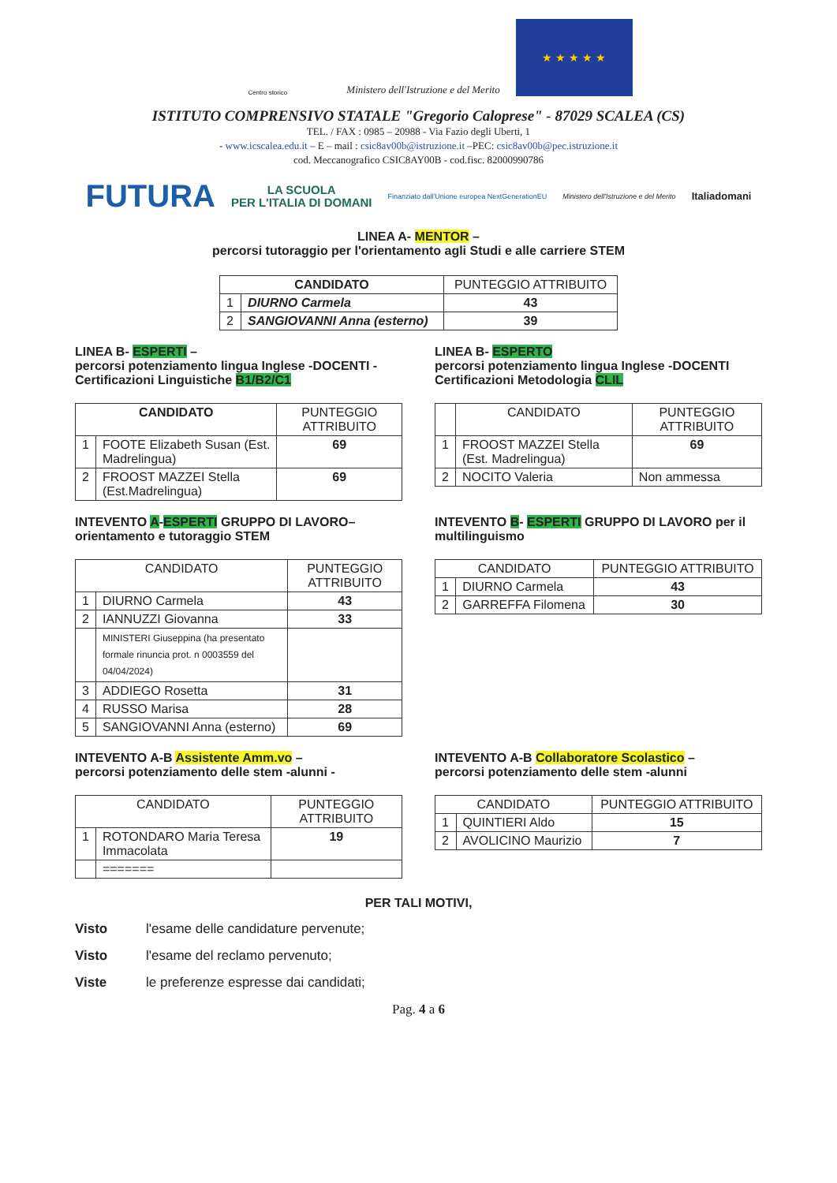Centro storico
Ministero dell'Istruzione e del Merito
★ ★ ★ ★ ★
ISTITUTO COMPRENSIVO STATALE "Gregorio Caloprese" - 87029 SCALEA (CS)
TEL. / FAX : 0985 – 20988 - Via Fazio degli Uberti, 1
- www.icscalea.edu.it – E – mail : csic8av00b@istruzione.it –PEC: csic8av00b@pec.istruzione.it
cod. Meccanografico CSIC8AY00B - cod.fisc. 82000990786
FUTURA LA SCUOLA
PER L'ITALIA DI DOMANI Finanziato dall'Unione europea NextGenerationEU Ministero dell'Istruzione e del Merito Italiadomani
LINEA A- MENTOR –
percorsi tutoraggio per l'orientamento agli Studi e alle carriere STEM
| CANDIDATO | | PUNTEGGIO ATTRIBUITO |
| --- | --- | --- |
| 1 | DIURNO Carmela | 43 |
| 2 | SANGIOVANNI Anna (esterno) | 39 |
LINEA B- ESPERTI –
percorsi potenziamento lingua Inglese -DOCENTI - Certificazioni Linguistiche B1/B2/C1
| CANDIDATO | | PUNTEGGIO ATTRIBUITO |
| --- | --- | --- |
| 1 | FOOTE Elizabeth Susan (Est. Madrelingua) | 69 |
| 2 | FROOST MAZZEI Stella (Est.Madrelingua) | 69 |
LINEA B- ESPERTO
percorsi potenziamento lingua Inglese -DOCENTI Certificazioni Metodologia CLIL
| | CANDIDATO | PUNTEGGIO ATTRIBUITO |
| --- | --- | --- |
| 1 | FROOST MAZZEI Stella (Est. Madrelingua) | 69 |
| 2 | NOCITO Valeria | Non ammessa |
INTEVENTO A-ESPERTI GRUPPO DI LAVORO– orientamento e tutoraggio STEM
| CANDIDATO | | PUNTEGGIO ATTRIBUITO |
| --- | --- | --- |
| 1 | DIURNO Carmela | 43 |
| 2 | IANNUZZI Giovanna | 33 |
| | MINISTERI Giuseppina (ha presentato formale rinuncia prot. n 0003559 del 04/04/2024) | |
| 3 | ADDIEGO Rosetta | 31 |
| 4 | RUSSO Marisa | 28 |
| 5 | SANGIOVANNI Anna (esterno) | 69 |
INTEVENTO B- ESPERTI GRUPPO DI LAVORO per il multilinguismo
| CANDIDATO | | PUNTEGGIO ATTRIBUITO |
| --- | --- | --- |
| 1 | DIURNO Carmela | 43 |
| 2 | GARREFFA Filomena | 30 |
INTEVENTO A-B Assistente Amm.vo –
percorsi potenziamento delle stem -alunni -
| CANDIDATO | | PUNTEGGIO ATTRIBUITO |
| --- | --- | --- |
| 1 | ROTONDARO Maria Teresa Immacolata | 19 |
| | ======= | |
INTEVENTO A-B Collaboratore Scolastico –
percorsi potenziamento delle stem -alunni
| CANDIDATO | | PUNTEGGIO ATTRIBUITO |
| --- | --- | --- |
| 1 | QUINTIERI Aldo | 15 |
| 2 | AVOLICINO Maurizio | 7 |
PER TALI MOTIVI,
Visto l'esame delle candidature pervenute;
Visto l'esame del reclamo pervenuto;
Viste le preferenze espresse dai candidati;
Pag. 4 a 6